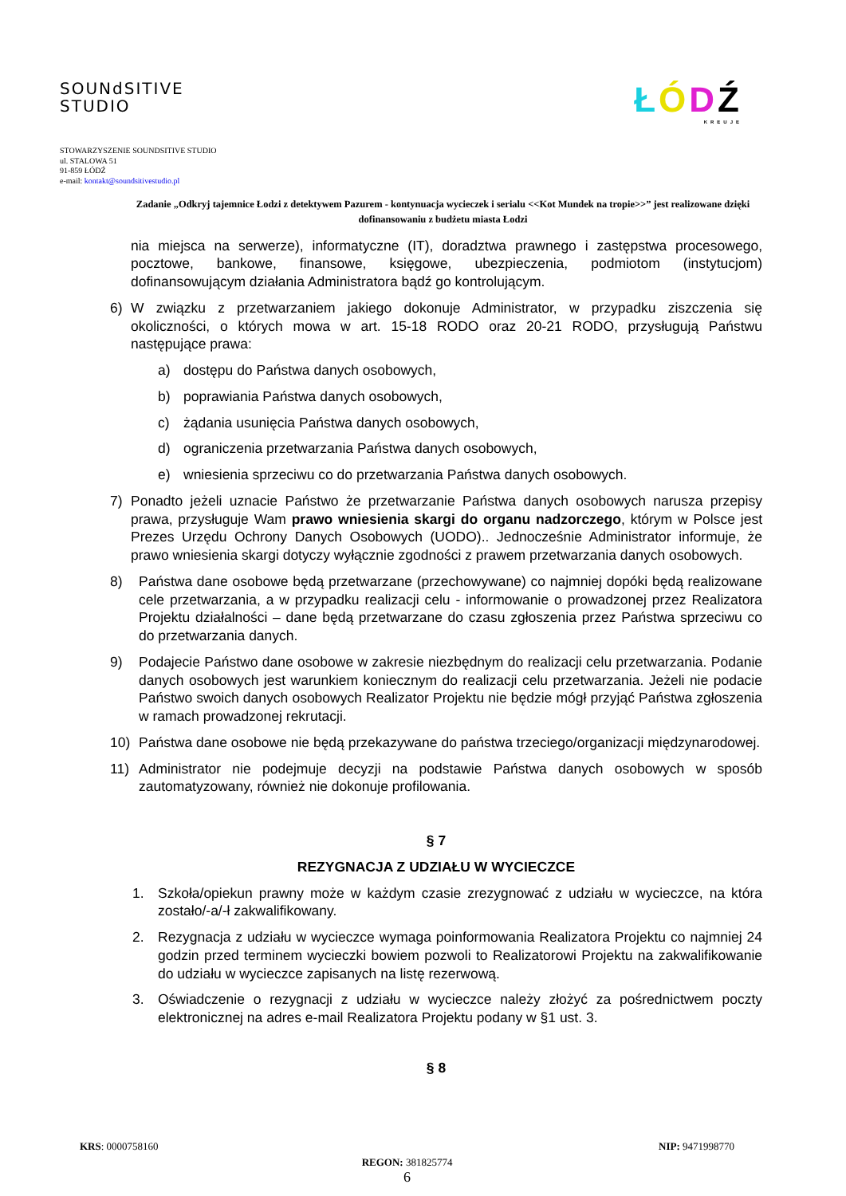SOUNdSITIVE
STUDIO
ŁÓDŹ
KREUJE
STOWARZYSZENIE SOUNDSITIVE STUDIO
ul. STALOWA 51
91-859 ŁÓDŹ
e-mail: kontakt@soundsitivestudio.pl
Zadanie „Odkryj tajemnice Łodzi z detektywem Pazurem - kontynuacja wycieczek i serialu <<Kot Mundek na tropie>>” jest realizowane dzięki dofinansowaniu z budżetu miasta Łodzi
nia miejsca na serwerze), informatyczne (IT), doradztwa prawnego i zastępstwa procesowego, pocztowe, bankowe, finansowe, księgowe, ubezpieczenia, podmiotom (instytucjom) dofinansowującym działania Administratora bądź go kontrolującym.
6) W związku z przetwarzaniem jakiego dokonuje Administrator, w przypadku ziszczenia się okoliczności, o których mowa w art. 15-18 RODO oraz 20-21 RODO, przysługują Państwu następujące prawa:
a) dostępu do Państwa danych osobowych,
b) poprawiania Państwa danych osobowych,
c) żądania usunięcia Państwa danych osobowych,
d) ograniczenia przetwarzania Państwa danych osobowych,
e) wniesienia sprzeciwu co do przetwarzania Państwa danych osobowych.
7) Ponadto jeżeli uznacie Państwo że przetwarzanie Państwa danych osobowych narusza przepisy prawa, przysługuje Wam prawo wniesienia skargi do organu nadzorczego, którym w Polsce jest Prezes Urzędu Ochrony Danych Osobowych (UODO).. Jednocześnie Administrator informuje, że prawo wniesienia skargi dotyczy wyłącznie zgodności z prawem przetwarzania danych osobowych.
8) Państwa dane osobowe będą przetwarzane (przechowywane) co najmniej dopóki będą realizowane cele przetwarzania, a w przypadku realizacji celu - informowanie o prowadzonej przez Realizatora Projektu działalności – dane będą przetwarzane do czasu zgłoszenia przez Państwa sprzeciwu co do przetwarzania danych.
9) Podajecie Państwo dane osobowe w zakresie niezbędnym do realizacji celu przetwarzania. Podanie danych osobowych jest warunkiem koniecznym do realizacji celu przetwarzania. Jeżeli nie podacie Państwo swoich danych osobowych Realizator Projektu nie będzie mógł przyjąć Państwa zgłoszenia w ramach prowadzonej rekrutacji.
10) Państwa dane osobowe nie będą przekazywane do państwa trzeciego/organizacji międzynarodowej.
11) Administrator nie podejmuje decyzji na podstawie Państwa danych osobowych w sposób zautomatyzowany, również nie dokonuje profilowania.
§ 7
REZYGNACJA Z UDZIAŁU W WYCIECZCE
1. Szkoła/opiekun prawny może w każdym czasie zrezygnować z udziału w wycieczce, na która zostało/-a/-ł zakwalifikowany.
2. Rezygnacja z udziału w wycieczce wymaga poinformowania Realizatora Projektu co najmniej 24 godzin przed terminem wycieczki bowiem pozwoli to Realizatorowi Projektu na zakwalifikowanie do udziału w wycieczce zapisanych na listę rezerwową.
3. Oświadczenie o rezygnacji z udziału w wycieczce należy złożyć za pośrednictwem poczty elektronicznej na adres e-mail Realizatora Projektu podany w §1 ust. 3.
§ 8
KRS: 0000758160 NIP: 9471998770
REGON: 381825774
6